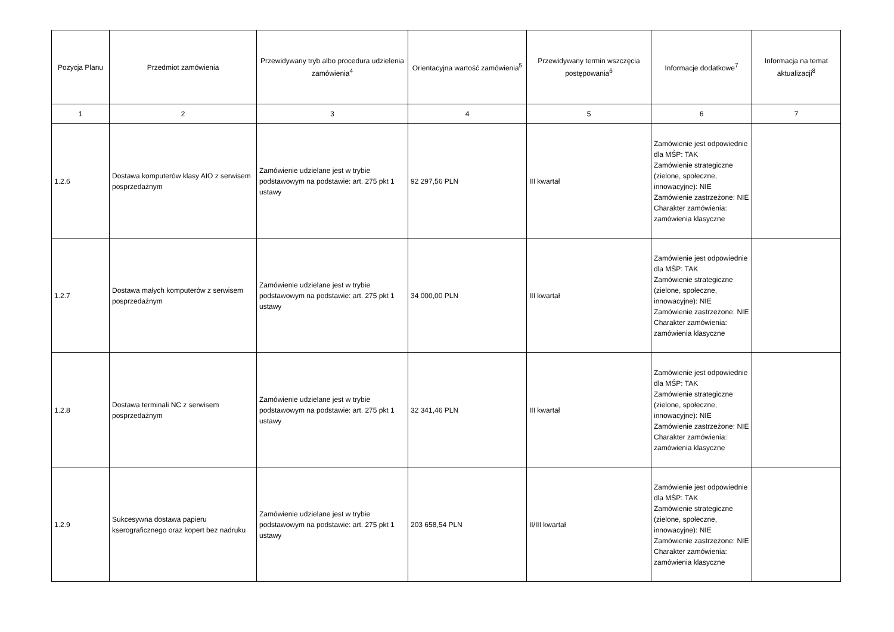| Pozycja Planu | Przedmiot zamówienia | Przewidywany tryb albo procedura udzielenia zamówienia<sup>4</sup> | Orientacyjna wartość zamówienia<sup>5</sup> | Przewidywany termin wszczęcia postępowania<sup>6</sup> | Informacje dodatkowe<sup>7</sup> | Informacja na temat aktualizacji<sup>8</sup> |
| --- | --- | --- | --- | --- | --- | --- |
| 1 | 2 | 3 | 4 | 5 | 6 | 7 |
| 1.2.6 | Dostawa komputerów klasy AIO z serwisem posprzedażnym | Zamówienie udzielane jest w trybie podstawowym na podstawie: art. 275 pkt 1 ustawy | 92 297,56 PLN | III kwartał | Zamówienie jest odpowiednie dla MŚP: TAK Zamówienie strategiczne (zielone, społeczne, innowacyjne): NIE Zamówienie zastrzeżone: NIE Charakter zamówienia: zamówienia klasyczne | |
| 1.2.7 | Dostawa małych komputerów z serwisem posprzedażnym | Zamówienie udzielane jest w trybie podstawowym na podstawie: art. 275 pkt 1 ustawy | 34 000,00 PLN | III kwartał | Zamówienie jest odpowiednie dla MŚP: TAK Zamówienie strategiczne (zielone, społeczne, innowacyjne): NIE Zamówienie zastrzeżone: NIE Charakter zamówienia: zamówienia klasyczne | |
| 1.2.8 | Dostawa terminali NC z serwisem posprzedażnym | Zamówienie udzielane jest w trybie podstawowym na podstawie: art. 275 pkt 1 ustawy | 32 341,46 PLN | III kwartał | Zamówienie jest odpowiednie dla MŚP: TAK Zamówienie strategiczne (zielone, społeczne, innowacyjne): NIE Zamówienie zastrzeżone: NIE Charakter zamówienia: zamówienia klasyczne | |
| 1.2.9 | Sukcesywna dostawa papieru kserograficznego oraz kopert bez nadruku | Zamówienie udzielane jest w trybie podstawowym na podstawie: art. 275 pkt 1 ustawy | 203 658,54 PLN | II/III kwartał | Zamówienie jest odpowiednie dla MŚP: TAK Zamówienie strategiczne (zielone, społeczne, innowacyjne): NIE Zamówienie zastrzeżone: NIE Charakter zamówienia: zamówienia klasyczne | |